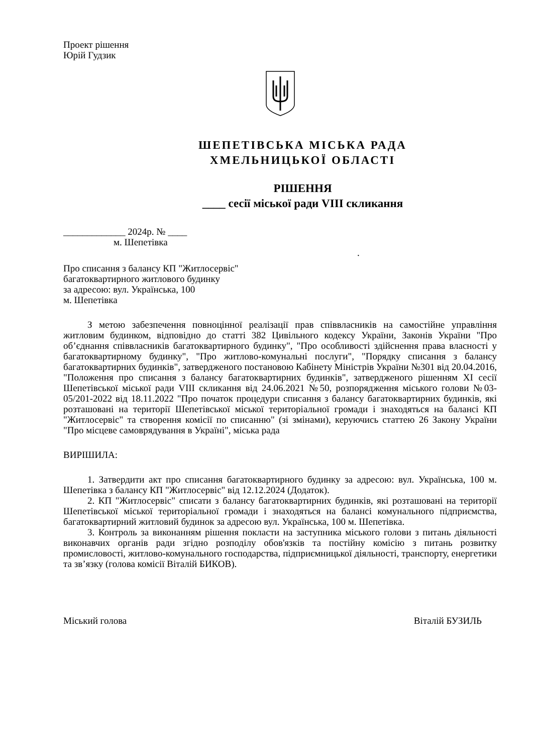Проект рішення
Юрій Гудзик
ШЕПЕТІВСЬКА МІСЬКА РАДА
ХМЕЛЬНИЦЬКОЇ ОБЛАСТІ
РІШЕННЯ
____ сесії міської ради VIII скликання
_____________ 2024р. № ____
м. Шепетівка
.
Про списання з балансу КП "Житлосервіс"
багатоквартирного житлового будинку
за адресою: вул. Українська, 100
м. Шепетівка
З метою забезпечення повноцінної реалізації прав співвласників на самостійне управління житловим будинком, відповідно до статті 382 Цивільного кодексу України, Законів України "Про об’єднання співвласників багатоквартирного будинку", "Про особливості здійснення права власності у багатоквартирному будинку", "Про житлово-комунальні послуги", "Порядку списання з балансу багатоквартирних будинків", затвердженого постановою Кабінету Міністрів України №301 від 20.04.2016, "Положення про списання з балансу багатоквартирних будинків", затвердженого рішенням XI сесії Шепетівської міської ради VIII скликання від 24.06.2021 №50, розпорядження міського голови №03-05/201-2022 від 18.11.2022 "Про початок процедури списання з балансу багатоквартирних будинків, які розташовані на території Шепетівської міської територіальної громади і знаходяться на балансі КП "Житлосервіс" та створення комісії по списанню" (зі змінами), керуючись статтею 26 Закону України "Про місцеве самоврядування в Україні", міська рада
ВИРІШИЛА:
1. Затвердити акт про списання багатоквартирного будинку за адресою: вул. Українська, 100 м. Шепетівка з балансу КП "Житлосервіс" від 12.12.2024 (Додаток).
2. КП "Житлосервіс" списати з балансу багатоквартирних будинків, які розташовані на території Шепетівської міської територіальної громади і знаходяться на балансі комунального підприємства, багатоквартирний житловий будинок за адресою вул. Українська, 100 м. Шепетівка.
3. Контроль за виконанням рішення покласти на заступника міського голови з питань діяльності виконавчих органів ради згідно розподілу обов'язків та постійну комісію з питань розвитку промисловості, житлово-комунального господарства, підприємницької діяльності, транспорту, енергетики та зв’язку (голова комісії Віталій БИКОВ).
Міський голова Віталій БУЗИЛЬ